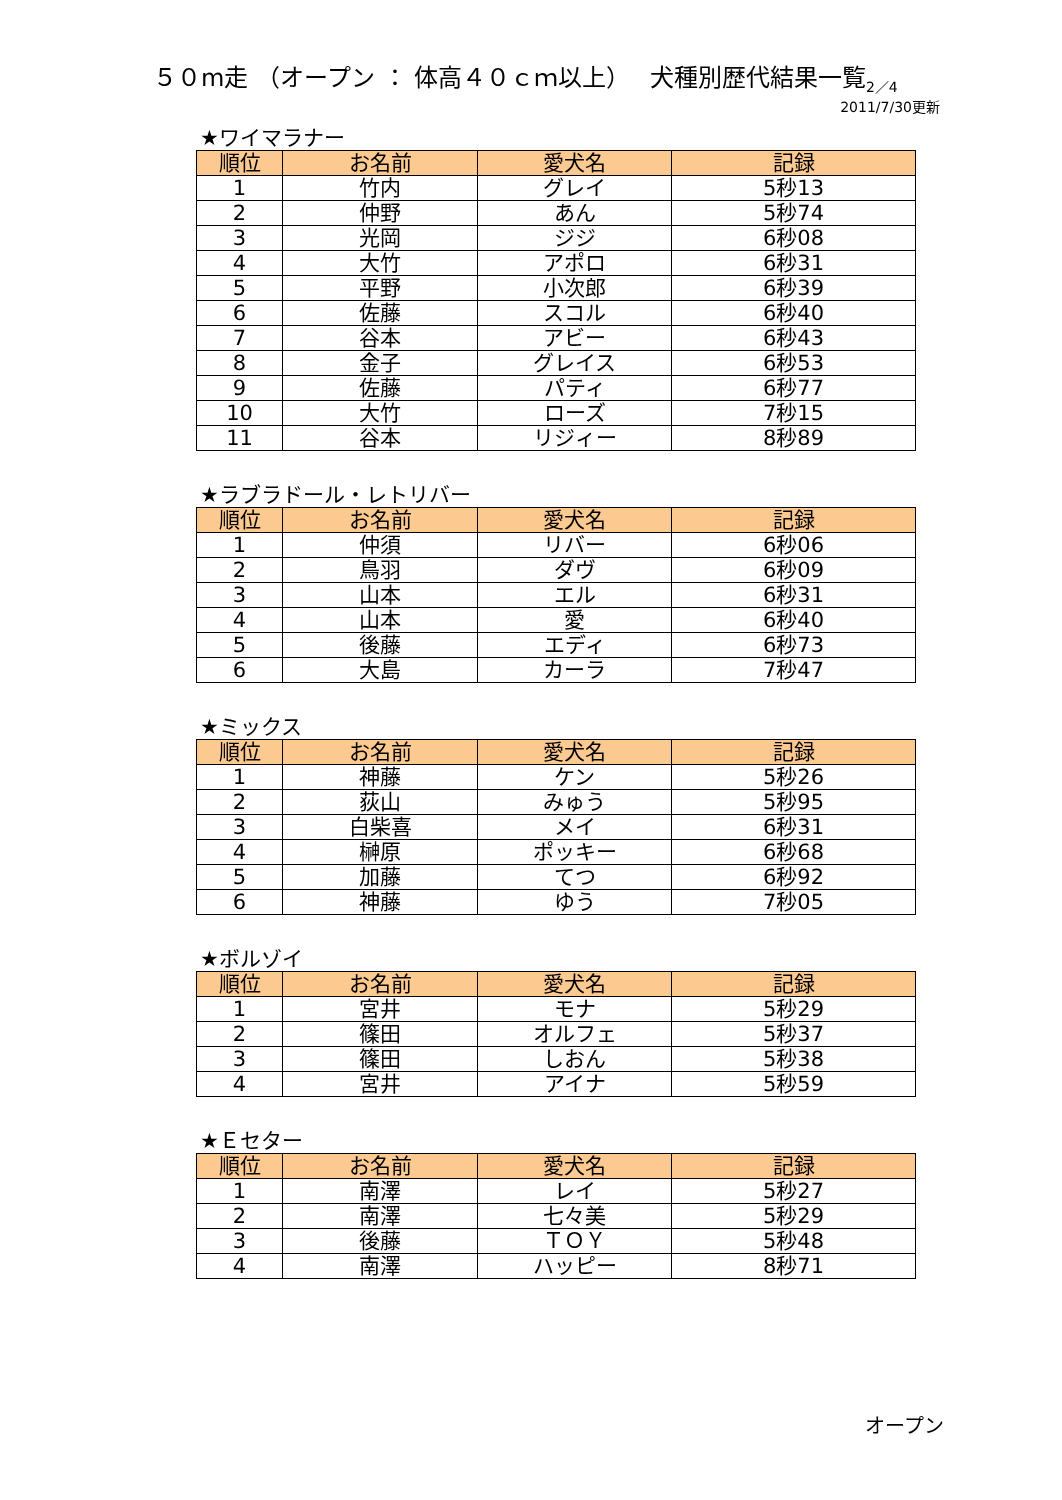５０m走 （オープン ： 体高４０ｃｍ以上）　 犬種別歴代結果一覧<sub>2／4</sub>
2011/7/30更新
★ワイマラナー
| 順位 | お名前 | 愛犬名 | 記録 |
| --- | --- | --- | --- |
| 1 | 竹内 | グレイ | 5秒13 |
| 2 | 仲野 | あん | 5秒74 |
| 3 | 光岡 | ジジ | 6秒08 |
| 4 | 大竹 | アポロ | 6秒31 |
| 5 | 平野 | 小次郎 | 6秒39 |
| 6 | 佐藤 | スコル | 6秒40 |
| 7 | 谷本 | アビー | 6秒43 |
| 8 | 金子 | グレイス | 6秒53 |
| 9 | 佐藤 | パティ | 6秒77 |
| 10 | 大竹 | ローズ | 7秒15 |
| 11 | 谷本 | リジィー | 8秒89 |
★ラブラドール・レトリバー
| 順位 | お名前 | 愛犬名 | 記録 |
| --- | --- | --- | --- |
| 1 | 仲須 | リバー | 6秒06 |
| 2 | 鳥羽 | ダヴ | 6秒09 |
| 3 | 山本 | エル | 6秒31 |
| 4 | 山本 | 愛 | 6秒40 |
| 5 | 後藤 | エディ | 6秒73 |
| 6 | 大島 | カーラ | 7秒47 |
★ミックス
| 順位 | お名前 | 愛犬名 | 記録 |
| --- | --- | --- | --- |
| 1 | 神藤 | ケン | 5秒26 |
| 2 | 荻山 | みゅう | 5秒95 |
| 3 | 白柴喜 | メイ | 6秒31 |
| 4 | 榊原 | ポッキー | 6秒68 |
| 5 | 加藤 | てつ | 6秒92 |
| 6 | 神藤 | ゆう | 7秒05 |
★ボルゾイ
| 順位 | お名前 | 愛犬名 | 記録 |
| --- | --- | --- | --- |
| 1 | 宮井 | モナ | 5秒29 |
| 2 | 篠田 | オルフェ | 5秒37 |
| 3 | 篠田 | しおん | 5秒38 |
| 4 | 宮井 | アイナ | 5秒59 |
★Ｅセター
| 順位 | お名前 | 愛犬名 | 記録 |
| --- | --- | --- | --- |
| 1 | 南澤 | レイ | 5秒27 |
| 2 | 南澤 | 七々美 | 5秒29 |
| 3 | 後藤 | ＴＯＹ | 5秒48 |
| 4 | 南澤 | ハッピー | 8秒71 |
オープン